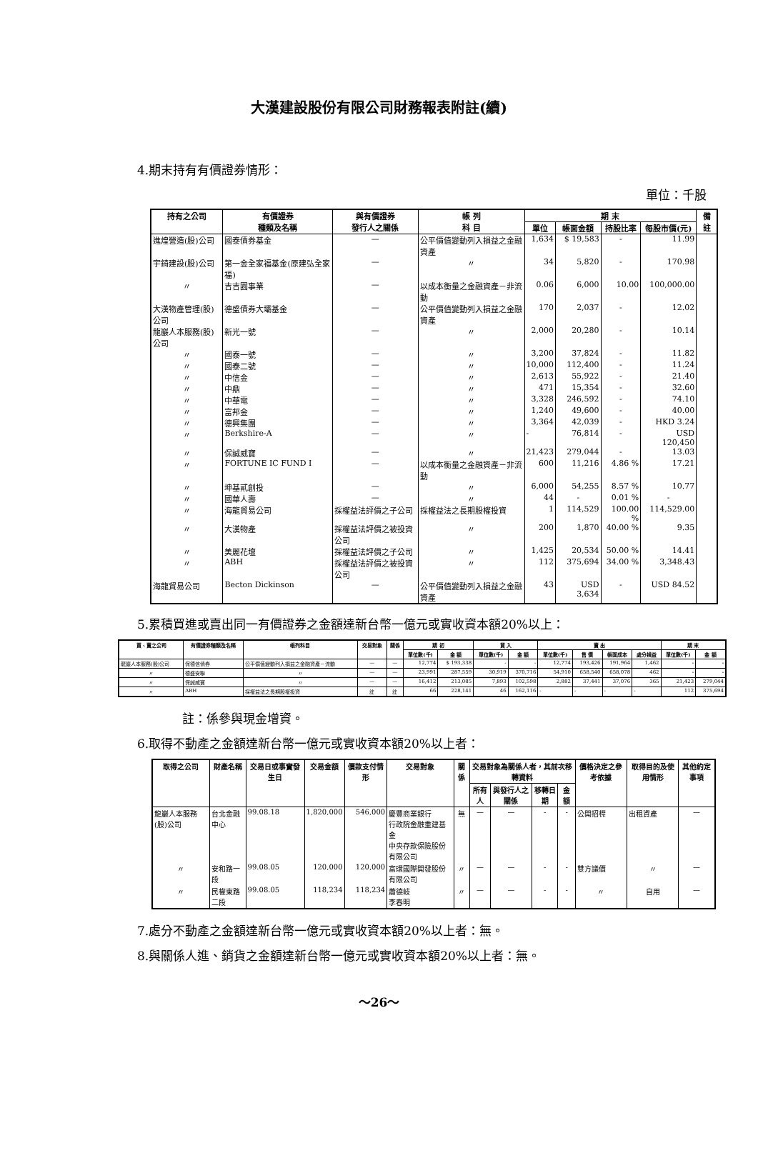大漢建設股份有限公司財務報表附註(續)
4.期末持有有價證券情形：
單位：千股
| 持有之公司 | 有價證券 種類及名稱 | 與有價證券 發行人之關係 | 帳 列 科 目 | 期 末 | | | | 備 註 |
| --- | --- | --- | --- | --- | --- | --- | --- | --- |
| | | | | 單位 | 帳面金額 | 持股比率 | 每股市價(元) | |
| 進煌營造(股)公司 | 國泰債券基金 | — | 公平價值變動列入損益之金融資產 | 1,634 | $ 19,583 | - | 11.99 | |
| 宇錡建設(股)公司 | 第一金全家福基金(原建弘全家福) | — | 〃 | 34 | 5,820 | - | 170.98 | |
| 〃 | 吉吉園事業 | — | 以成本衡量之金融資產－非流動 | 0.06 | 6,000 | 10.00 | 100,000.00 | |
| 大漢物產管理(股)公司 | 德盛債券大壩基金 | — | 公平價值變動列入損益之金融資產 | 170 | 2,037 | - | 12.02 | |
| 龍巖人本服務(股)公司 | 新光一號 | — | 〃 | 2,000 | 20,280 | - | 10.14 | |
| 〃 | 國泰一號 | — | 〃 | 3,200 | 37,824 | - | 11.82 | |
| 〃 | 國泰二號 | — | 〃 | 10,000 | 112,400 | - | 11.24 | |
| 〃 | 中信金 | — | 〃 | 2,613 | 55,922 | - | 21.40 | |
| 〃 | 中鼎 | — | 〃 | 471 | 15,354 | - | 32.60 | |
| 〃 | 中華電 | — | 〃 | 3,328 | 246,592 | - | 74.10 | |
| 〃 | 富邦金 | — | 〃 | 1,240 | 49,600 | - | 40.00 | |
| 〃 | 德興集團 | — | 〃 | 3,364 | 42,039 | - | HKD 3.24 | |
| 〃 | Berkshire-A | — | 〃 | - | 76,814 | - | USD 120,450 | |
| 〃 | 保誠威寶 | — | 〃 | 21,423 | 279,044 | - | 13.03 | |
| 〃 | FORTUNE IC FUND I | — | 以成本衡量之金融資產－非流動 | 600 | 11,216 | 4.86 % | 17.21 | |
| 〃 | 坤基貳創投 | — | 〃 | 6,000 | 54,255 | 8.57 % | 10.77 | |
| 〃 | 國華人壽 | — | 〃 | 44 | - | 0.01 % | - | |
| 〃 | 海龍貿易公司 | 採權益法評價之子公司 | 採權益法之長期股權投資 | 1 | 114,529 | 100.00 % | 114,529.00 | |
| 〃 | 大漢物產 | 採權益法評價之被投資公司 | 〃 | 200 | 1,870 | 40.00 % | 9.35 | |
| 〃 | 美麗花壇 | 採權益法評價之子公司 | 〃 | 1,425 | 20,534 | 50.00 % | 14.41 | |
| 〃 | ABH | 採權益法評價之被投資公司 | 〃 | 112 | 375,694 | 34.00 % | 3,348.43 | |
| 海龍貿易公司 | Becton Dickinson | — | 公平價值變動列入損益之金融資產 | 43 | USD 3,634 | - | USD 84.52 | |
5.累積買進或賣出同一有價證券之金額達新台幣一億元或實收資本額20%以上：
| 買、賣之公司 | 有價證券種類及名稱 | 帳列科目 | 交易對象 | 關係 | 期 初 | | 買 入 | | 賣 出 | | | | 期 末 | |
| --- | --- | --- | --- | --- | --- | --- | --- | --- | --- | --- | --- | --- | --- | --- |
| | | | | | 單位數(千) | 金 額 | 單位數(千) | 金 額 | 單位數(千) | 售 價 | 帳面成本 | 處分損益 | 單位數(千) | 金 額 |
| 龍巖人本服務(股)公司 | 保德信債券 | 公平價值變動列入損益之金融資產－流動 | — | — | 12,774 | $ 193,338 | - | - | 12,774 | 193,426 | 191,964 | 1,462 | - | - |
| 〃 | 德盛安聯 | 〃 | — | — | 23,991 | 287,559 | 30,919 | 370,716 | 54,910 | 658,540 | 658,078 | 462 | - | - |
| 〃 | 保誠威寶 | 〃 | — | — | 16,412 | 213,085 | 7,893 | 102,598 | 2,882 | 37,441 | 37,076 | 365 | 21,423 | 279,044 |
| 〃 | ABH | 採權益法之長期股權投資 | 註 | 註 | 66 | 228,141 | 46 | 162,116 | - | - | - | - | 112 | 375,694 |
註：係參與現金增資。
6.取得不動產之金額達新台幣一億元或實收資本額20%以上者：
| 取得之公司 | 財產名稱 | 交易日或事實發生日 | 交易金額 | 價款支付情形 | 交易對象 | 關係 | 交易對象為關係人者，其前次移轉資料 | | | | 價格決定之參考依據 | 取得目的及使用情形 | 其他約定事項 |
| --- | --- | --- | --- | --- | --- | --- | --- | --- | --- | --- | --- | --- | --- |
| | | | | | | | 所有人 | 與發行人之關係 | 移轉日期 | 金 額 | | | |
| 龍巖人本服務(股)公司 | 台北金融中心 | 99.08.18 | 1,820,000 | 546,000 | 慶豐商業銀行 行政院金融重建基金 中央存款保險股份有限公司 | 無 | — | — | - | - | 公開招標 | 出租資產 | — |
| 〃 | 安和路一段 | 99.08.05 | 120,000 | 120,000 | 富環國際開發股份有限公司 | 〃 | — | — | - | - | 雙方議價 | 〃 | — |
| 〃 | 民權東路二段 | 99.08.05 | 118,234 | 118,234 | 蕭德岐 李春明 | 〃 | — | — | - | - | 〃 | 自用 | — |
7.處分不動產之金額達新台幣一億元或實收資本額20%以上者：無。
8.與關係人進、銷貨之金額達新台幣一億元或實收資本額20%以上者：無。
～26～